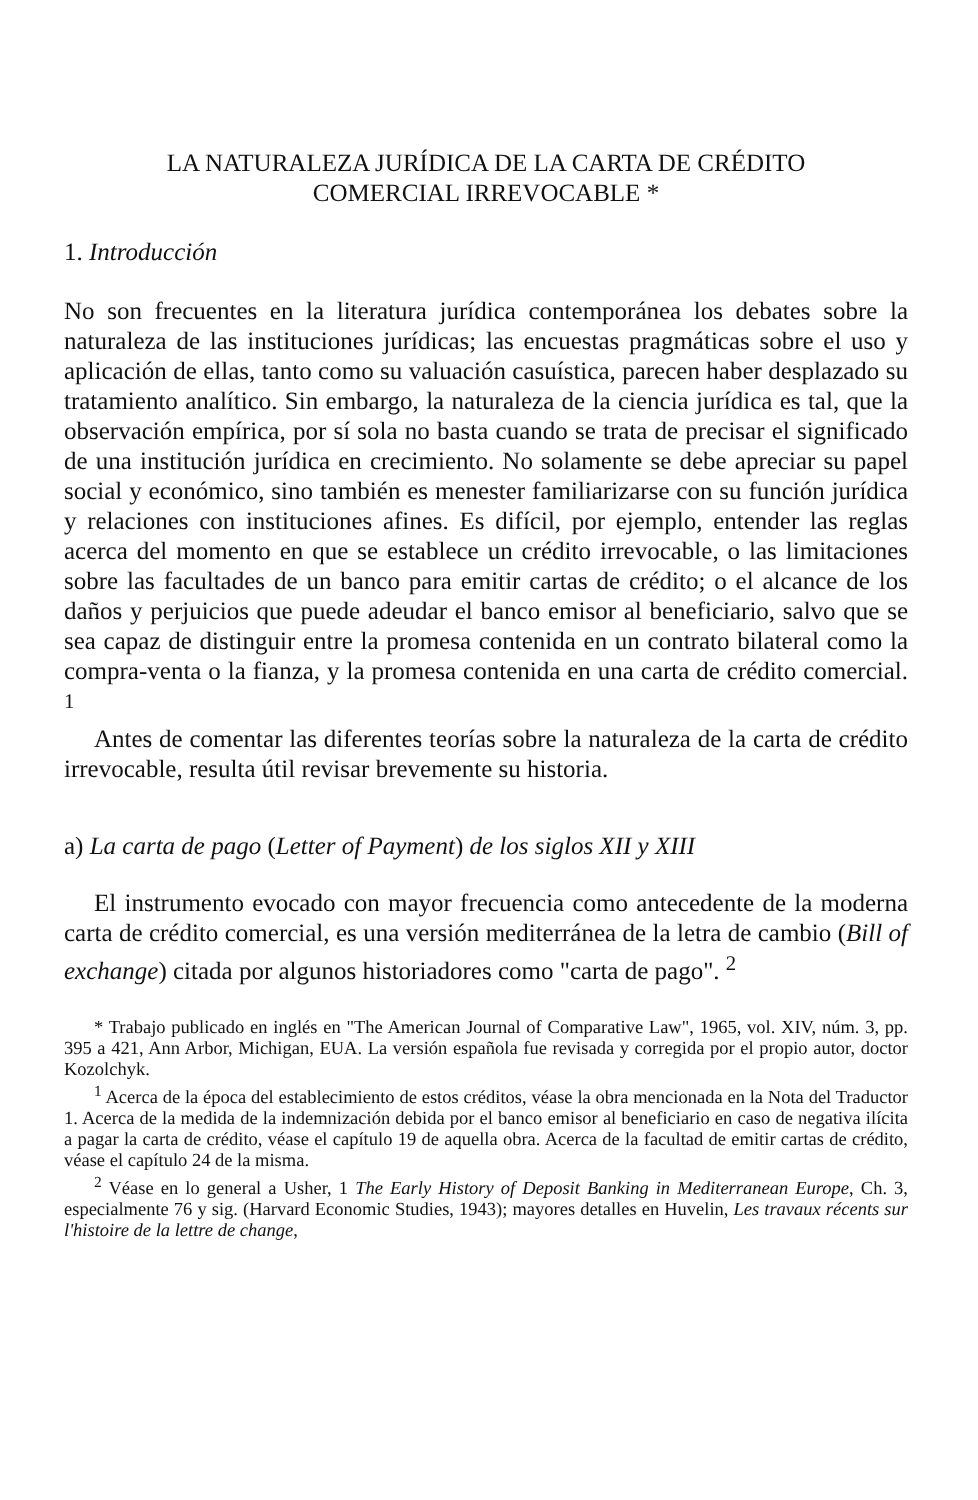LA NATURALEZA JURÍDICA DE LA CARTA DE CRÉDITO
COMERCIAL IRREVOCABLE *
1. Introducción
No son frecuentes en la literatura jurídica contemporánea los debates sobre la naturaleza de las instituciones jurídicas; las encuestas pragmáticas sobre el uso y aplicación de ellas, tanto como su valuación casuística, parecen haber desplazado su tratamiento analítico. Sin embargo, la naturaleza de la ciencia jurídica es tal, que la observación empírica, por sí sola no basta cuando se trata de precisar el significado de una institución jurídica en crecimiento. No solamente se debe apreciar su papel social y económico, sino también es menester familiarizarse con su función jurídica y relaciones con instituciones afines. Es difícil, por ejemplo, entender las reglas acerca del momento en que se establece un crédito irrevocable, o las limitaciones sobre las facultades de un banco para emitir cartas de crédito; o el alcance de los daños y perjuicios que puede adeudar el banco emisor al beneficiario, salvo que se sea capaz de distinguir entre la promesa contenida en un contrato bilateral como la compra-venta o la fianza, y la promesa contenida en una carta de crédito comercial. <sup>1</sup>
Antes de comentar las diferentes teorías sobre la naturaleza de la carta de crédito irrevocable, resulta útil revisar brevemente su historia.
a) La carta de pago (Letter of Payment) de los siglos XII y XIII
El instrumento evocado con mayor frecuencia como antecedente de la moderna carta de crédito comercial, es una versión mediterránea de la letra de cambio (Bill of exchange) citada por algunos historiadores como "carta de pago". <sup>2</sup>
* Trabajo publicado en inglés en "The American Journal of Comparative Law", 1965, vol. XIV, núm. 3, pp. 395 a 421, Ann Arbor, Michigan, EUA. La versión española fue revisada y corregida por el propio autor, doctor Kozolchyk.
<sup>1</sup> Acerca de la época del establecimiento de estos créditos, véase la obra mencionada en la Nota del Traductor 1. Acerca de la medida de la indemnización debida por el banco emisor al beneficiario en caso de negativa ilícita a pagar la carta de crédito, véase el capítulo 19 de aquella obra. Acerca de la facultad de emitir cartas de crédito, véase el capítulo 24 de la misma.
<sup>2</sup> Véase en lo general a Usher, 1 The Early History of Deposit Banking in Mediterranean Europe, Ch. 3, especialmente 76 y sig. (Harvard Economic Studies, 1943); mayores detalles en Huvelin, Les travaux récents sur l'histoire de la lettre de change,